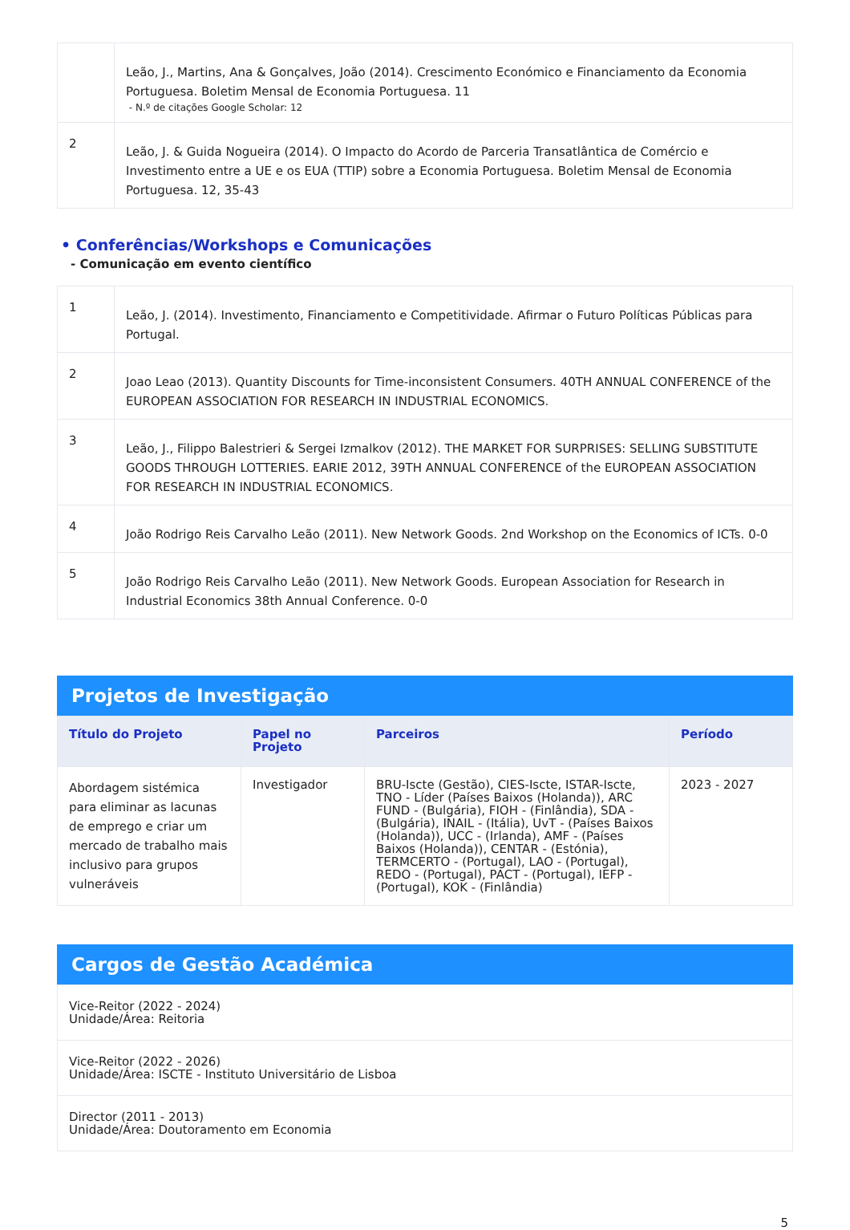| | Leão, J., Martins, Ana & Gonçalves, João (2014). Crescimento Económico e Financiamento da Economia Portuguesa. Boletim Mensal de Economia Portuguesa. 11 - N.º de citações Google Scholar: 12 |
| 2 | Leão, J. & Guida Nogueira (2014). O Impacto do Acordo de Parceria Transatlântica de Comércio e Investimento entre a UE e os EUA (TTIP) sobre a Economia Portuguesa. Boletim Mensal de Economia Portuguesa. 12, 35-43 |
• Conferências/Workshops e Comunicações
- Comunicação em evento científico
| 1 | Leão, J. (2014). Investimento, Financiamento e Competitividade. Afirmar o Futuro Políticas Públicas para Portugal. |
| 2 | Joao Leao (2013). Quantity Discounts for Time-inconsistent Consumers. 40TH ANNUAL CONFERENCE of the EUROPEAN ASSOCIATION FOR RESEARCH IN INDUSTRIAL ECONOMICS. |
| 3 | Leão, J., Filippo Balestrieri & Sergei Izmalkov (2012). THE MARKET FOR SURPRISES: SELLING SUBSTITUTE GOODS THROUGH LOTTERIES. EARIE 2012, 39TH ANNUAL CONFERENCE of the EUROPEAN ASSOCIATION FOR RESEARCH IN INDUSTRIAL ECONOMICS. |
| 4 | João Rodrigo Reis Carvalho Leão (2011). New Network Goods. 2nd Workshop on the Economics of ICTs. 0-0 |
| 5 | João Rodrigo Reis Carvalho Leão (2011). New Network Goods. European Association for Research in Industrial Economics 38th Annual Conference. 0-0 |
Projetos de Investigação
| Título do Projeto | Papel no Projeto | Parceiros | Período |
| --- | --- | --- | --- |
| Abordagem sistémica para eliminar as lacunas de emprego e criar um mercado de trabalho mais inclusivo para grupos vulneráveis | Investigador | BRU-Iscte (Gestão), CIES-Iscte, ISTAR-Iscte, TNO - Líder (Países Baixos (Holanda)), ARC FUND - (Bulgária), FIOH - (Finlândia), SDA - (Bulgária), INAIL - (Itália), UvT - (Países Baixos (Holanda)), UCC - (Irlanda), AMF - (Países Baixos (Holanda)), CENTAR - (Estónia), TERMCERTO - (Portugal), LAO - (Portugal), REDO - (Portugal), PACT - (Portugal), IEFP - (Portugal), KOK - (Finlândia) | 2023 - 2027 |
Cargos de Gestão Académica
| Vice-Reitor (2022 - 2024) Unidade/Área: Reitoria |
| Vice-Reitor (2022 - 2026) Unidade/Área: ISCTE - Instituto Universitário de Lisboa |
| Director (2011 - 2013) Unidade/Área: Doutoramento em Economia |
5